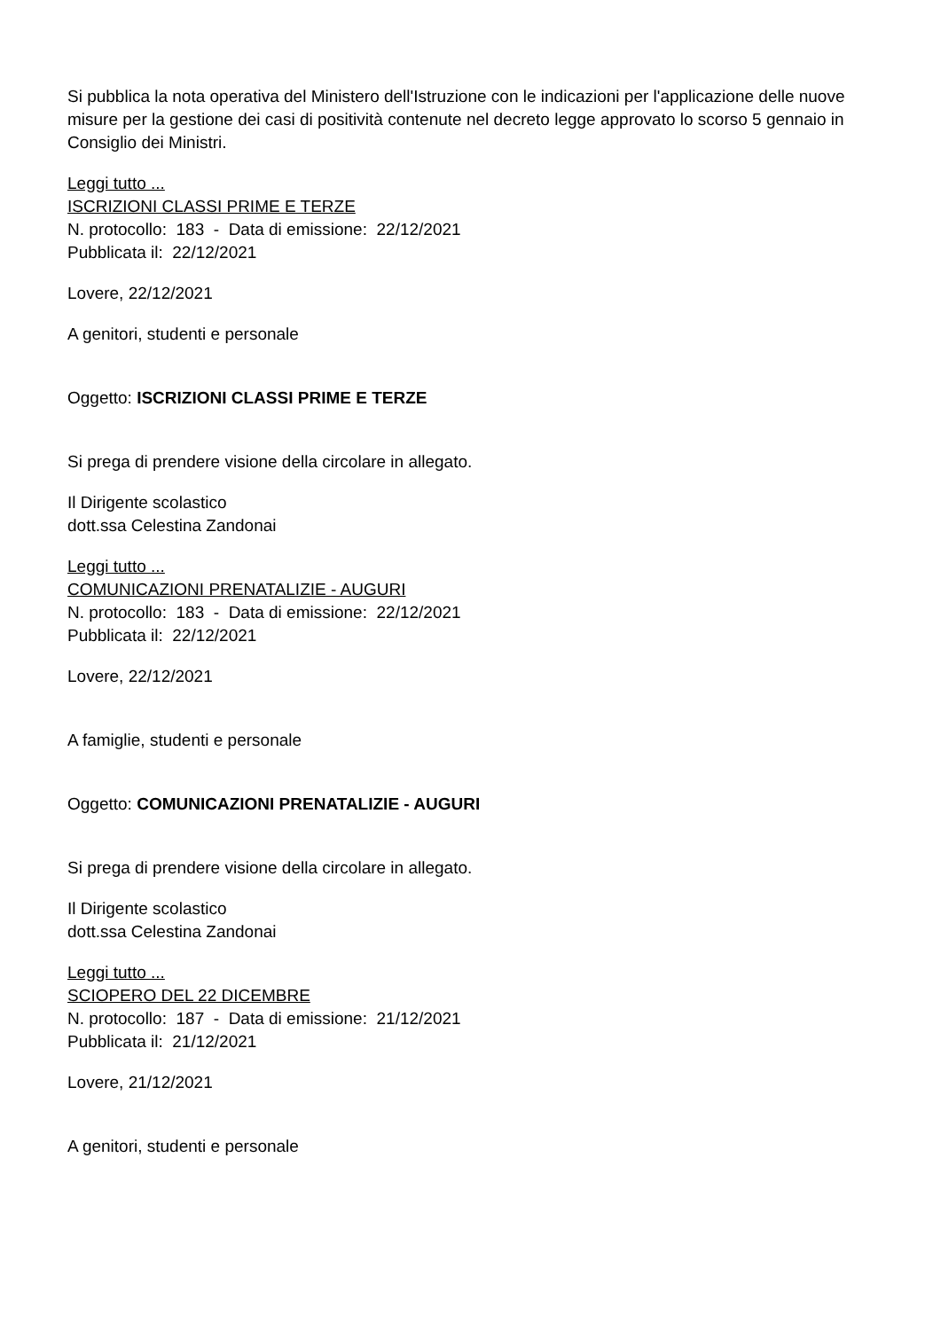Si pubblica la nota operativa del Ministero dell'Istruzione con le indicazioni per l'applicazione delle nuove misure per la gestione dei casi di positività contenute nel decreto legge approvato lo scorso 5 gennaio in Consiglio dei Ministri.
Leggi tutto ...
ISCRIZIONI CLASSI PRIME E TERZE
N. protocollo: 183 - Data di emissione: 22/12/2021
Pubblicata il: 22/12/2021
Lovere, 22/12/2021
A genitori, studenti e personale
Oggetto: ISCRIZIONI CLASSI PRIME E TERZE
Si prega di prendere visione della circolare in allegato.
Il Dirigente scolastico
dott.ssa Celestina Zandonai
Leggi tutto ...
COMUNICAZIONI PRENATALIZIE - AUGURI
N. protocollo: 183 - Data di emissione: 22/12/2021
Pubblicata il: 22/12/2021
Lovere, 22/12/2021
A famiglie, studenti e personale
Oggetto: COMUNICAZIONI PRENATALIZIE - AUGURI
Si prega di prendere visione della circolare in allegato.
Il Dirigente scolastico
dott.ssa Celestina Zandonai
Leggi tutto ...
SCIOPERO DEL 22 DICEMBRE
N. protocollo: 187 - Data di emissione: 21/12/2021
Pubblicata il: 21/12/2021
Lovere, 21/12/2021
A genitori, studenti e personale